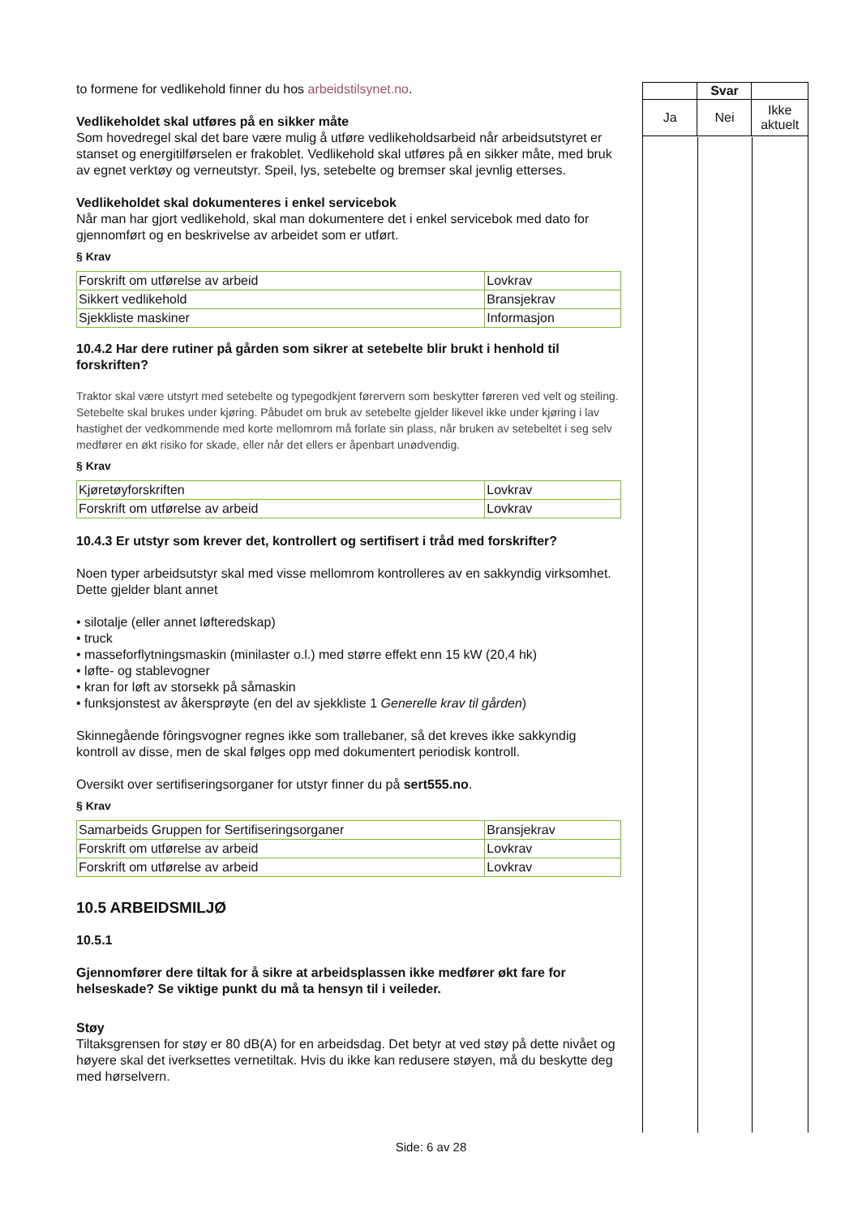to formene for vedlikehold finner du hos arbeidstilsynet.no.
Vedlikeholdet skal utføres på en sikker måte
Som hovedregel skal det bare være mulig å utføre vedlikeholdsarbeid når arbeidsutstyret er stanset og energitilførselen er frakoblet. Vedlikehold skal utføres på en sikker måte, med bruk av egnet verktøy og verneutstyr. Speil, lys, setebelte og bremser skal jevnlig etterses.
Vedlikeholdet skal dokumenteres i enkel servicebok
Når man har gjort vedlikehold, skal man dokumentere det i enkel servicebok med dato for gjennomført og en beskrivelse av arbeidet som er utført.
§ Krav
| Forskrift om utførelse av arbeid | Lovkrav |
| Sikkert vedlikehold | Bransjekrav |
| Sjekkliste maskiner | Informasjon |
10.4.2 Har dere rutiner på gården som sikrer at setebelte blir brukt i henhold til forskriften?
Traktor skal være utstyrt med setebelte og typegodkjent førervern som beskytter føreren ved velt og steiling. Setebelte skal brukes under kjøring. Påbudet om bruk av setebelte gjelder likevel ikke under kjøring i lav hastighet der vedkommende med korte mellomrom må forlate sin plass, når bruken av setebeltet i seg selv medfører en økt risiko for skade, eller når det ellers er åpenbart unødvendig.
§ Krav
| Kjøretøyforskriften | Lovkrav |
| Forskrift om utførelse av arbeid | Lovkrav |
10.4.3 Er utstyr som krever det, kontrollert og sertifisert i tråd med forskrifter?
Noen typer arbeidsutstyr skal med visse mellomrom kontrolleres av en sakkyndig virksomhet. Dette gjelder blant annet
• silotalje (eller annet løfteredskap)
• truck
• masseforflytningsmaskin (minilaster o.l.) med større effekt enn 15 kW (20,4 hk)
• løfte- og stablevogner
• kran for løft av storsekk på såmaskin
• funksjonstest av åkersprøyte (en del av sjekkliste 1 Generelle krav til gården)
Skinnegående fôringsvogner regnes ikke som trallebaner, så det kreves ikke sakkyndig kontroll av disse, men de skal følges opp med dokumentert periodisk kontroll.
Oversikt over sertifiseringsorganer for utstyr finner du på sert555.no.
§ Krav
| Samarbeids Gruppen for Sertifiseringsorganer | Bransjekrav |
| Forskrift om utførelse av arbeid | Lovkrav |
| Forskrift om utførelse av arbeid | Lovkrav |
10.5 ARBEIDSMILJØ
10.5.1
Gjennomfører dere tiltak for å sikre at arbeidsplassen ikke medfører økt fare for helseskade? Se viktige punkt du må ta hensyn til i veileder.
Støy
Tiltaksgrensen for støy er 80 dB(A) for en arbeidsdag. Det betyr at ved støy på dette nivået og høyere skal det iverksettes vernetiltak. Hvis du ikke kan redusere støyen, må du beskytte deg med hørselvern.
| | Svar | |
| --- | --- | --- |
| Ja | Nei | Ikke aktuelt |
Side: 6 av 28